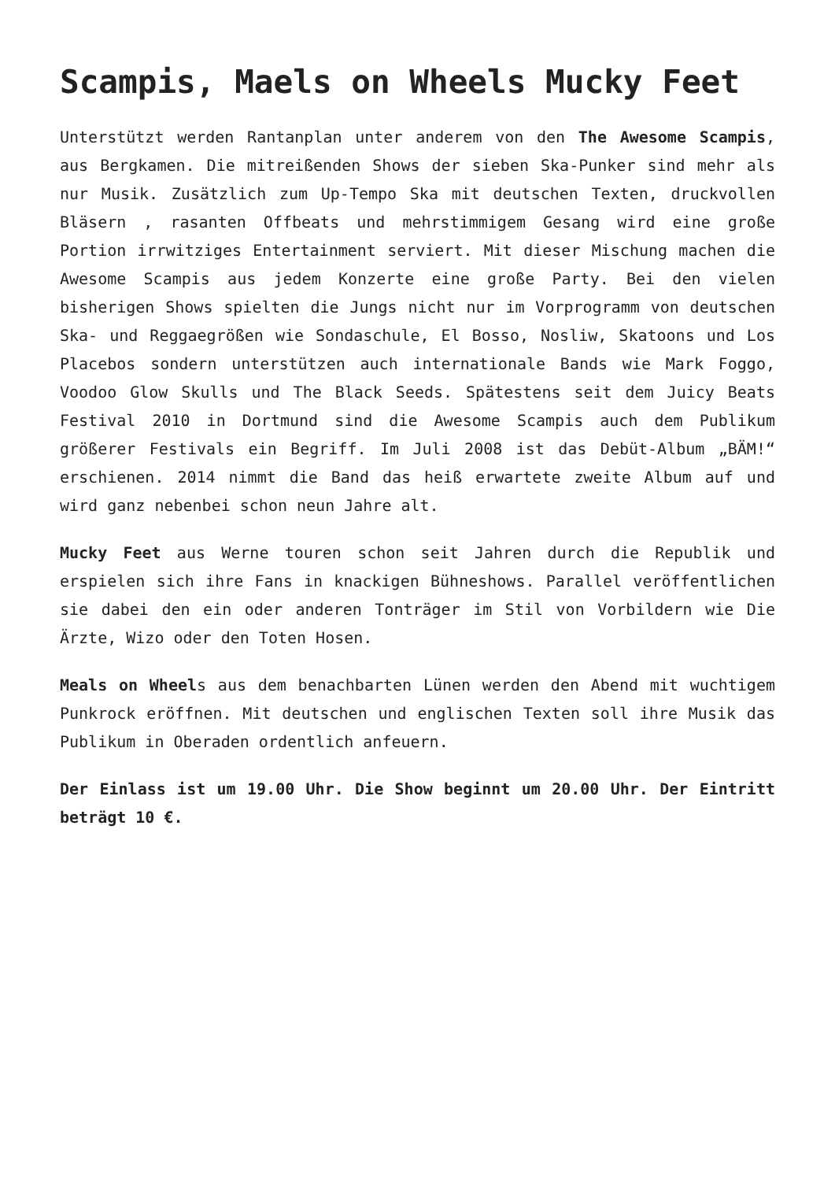Scampis, Maels on Wheels Mucky Feet
Unterstützt werden Rantanplan unter anderem von den The Awesome Scampis, aus Bergkamen. Die mitreißenden Shows der sieben Ska-Punker sind mehr als nur Musik. Zusätzlich zum Up-Tempo Ska mit deutschen Texten, druckvollen Bläsern , rasanten Offbeats und mehrstimmigem Gesang wird eine große Portion irrwitziges Entertainment serviert. Mit dieser Mischung machen die Awesome Scampis aus jedem Konzerte eine große Party. Bei den vielen bisherigen Shows spielten die Jungs nicht nur im Vorprogramm von deutschen Ska- und Reggaegrößen wie Sondaschule, El Bosso, Nosliw, Skatoons und Los Placebos sondern unterstützen auch internationale Bands wie Mark Foggo, Voodoo Glow Skulls und The Black Seeds. Spätestens seit dem Juicy Beats Festival 2010 in Dortmund sind die Awesome Scampis auch dem Publikum größerer Festivals ein Begriff. Im Juli 2008 ist das Debüt-Album „BÄM!“ erschienen. 2014 nimmt die Band das heiß erwartete zweite Album auf und wird ganz nebenbei schon neun Jahre alt.
Mucky Feet aus Werne touren schon seit Jahren durch die Republik und erspielen sich ihre Fans in knackigen Bühneshows. Parallel veröffentlichen sie dabei den ein oder anderen Tonträger im Stil von Vorbildern wie Die Ärzte, Wizo oder den Toten Hosen.
Meals on Wheels aus dem benachbarten Lünen werden den Abend mit wuchtigem Punkrock eröffnen. Mit deutschen und englischen Texten soll ihre Musik das Publikum in Oberaden ordentlich anfeuern.
Der Einlass ist um 19.00 Uhr. Die Show beginnt um 20.00 Uhr. Der Eintritt beträgt 10 €.